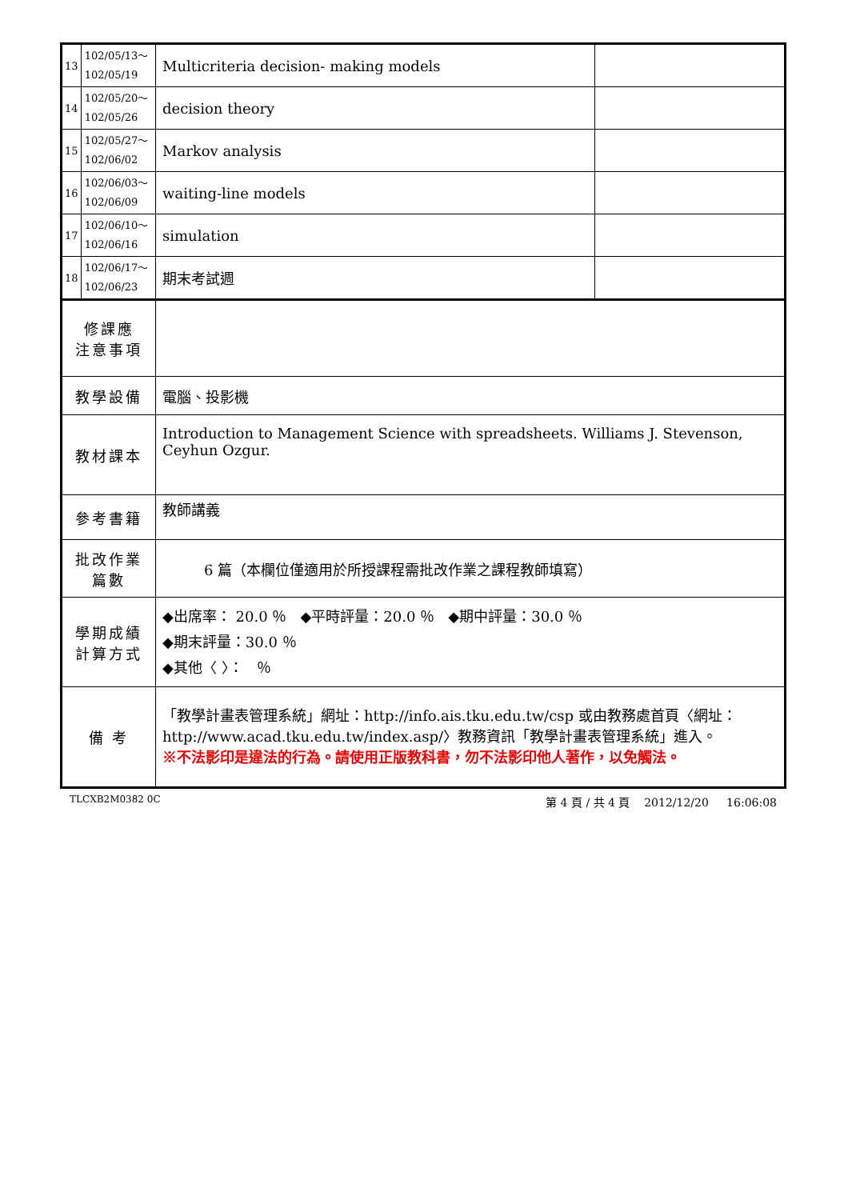| 13 | 102/05/13～ 102/05/19 | Multicriteria decision- making models | |
| 14 | 102/05/20～ 102/05/26 | decision theory | |
| 15 | 102/05/27～ 102/06/02 | Markov analysis | |
| 16 | 102/06/03～ 102/06/09 | waiting-line models | |
| 17 | 102/06/10～ 102/06/16 | simulation | |
| 18 | 102/06/17～ 102/06/23 | 期末考試週 | |
| 修課應 注意事項 | | | |
| 教學設備 | | 電腦、投影機 | |
| 教材課本 | | Introduction to Management Science with spreadsheets. Williams J. Stevenson, Ceyhun Ozgur. | |
| 參考書籍 | | 教師講義 | |
| 批改作業 篇數 | | 6 篇（本欄位僅適用於所授課程需批改作業之課程教師填寫） | |
| 學期成績 計算方式 | | ◆出席率： 20.0 ％ ◆平時評量：20.0 ％ ◆期中評量：30.0 ％ ◆期末評量：30.0 ％ ◆其他〈 〉： ％ | |
| 備 考 | | 「教學計畫表管理系統」網址： http://info.ais.tku.edu.tw/csp 或由教務處首頁〈網址： http://www.acad.tku.edu.tw/index.asp/ 〉教務資訊「教學計畫表管理系統」進入。 ※不法影印是違法的行為。請使用正版教科書，勿不法影印他人著作，以免觸法。 | |
TLCXB2M0382 0C 第 4 頁 / 共 4 頁 2012/12/20 16:06:08